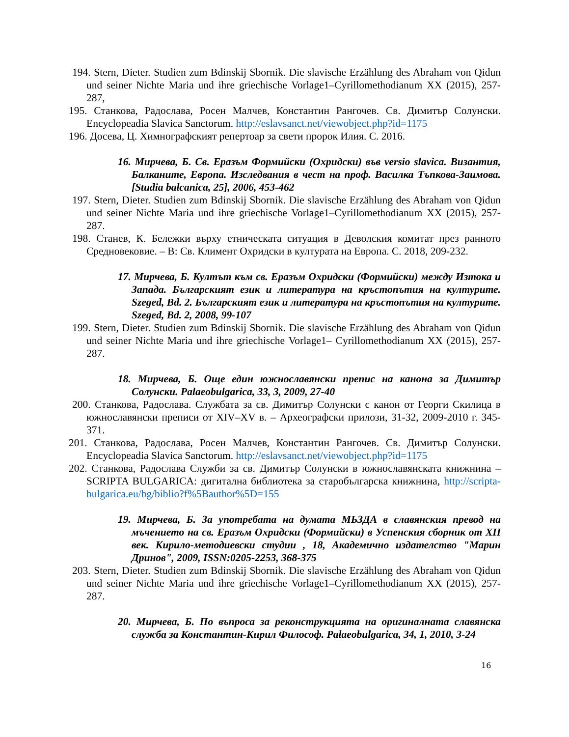194. Stern, Dieter. Studien zum Bdinskij Sbornik. Die slavische Erzählung des Abraham von Qidun und seiner Nichte Maria und ihre griechische Vorlage1–Cyrillomethodianum XX (2015), 257-287,
195. Станкова, Радослава, Росен Малчев, Константин Рангочев. Св. Димитър Солунски. Encyclopeadia Slavica Sanctorum. http://eslavsanct.net/viewobject.php?id=1175
196. Досева, Ц. Химнографският репертоар за свети пророк Илия. С. 2016.
16. Мирчева, Б. Св. Еразъм Формийски (Охридски) във versio slavica. Византия, Балканите, Европа. Изследвания в чест на проф. Василка Тъпкова-Заимова. [Studia balcanica, 25], 2006, 453-462
197. Stern, Dieter. Studien zum Bdinskij Sbornik. Die slavische Erzählung des Abraham von Qidun und seiner Nichte Maria und ihre griechische Vorlage1–Cyrillomethodianum XX (2015), 257-287.
198. Станев, К. Бележки върху етническата ситуация в Деволския комитат през ранното Средновековие. – В: Св. Климент Охридски в културата на Европа. С. 2018, 209-232.
17. Мирчева, Б. Култът към св. Еразъм Охридски (Формийски) между Изтока и Запада. Българският език и литература на кръстопътия на културите. Szeged, Bd. 2. Българският език и литература на кръстопътия на културите. Szeged, Bd. 2, 2008, 99-107
199. Stern, Dieter. Studien zum Bdinskij Sbornik. Die slavische Erzählung des Abraham von Qidun und seiner Nichte Maria und ihre griechische Vorlage1– Cyrillomethodianum XX (2015), 257-287.
18. Мирчева, Б. Още един южнославянски препис на канона за Димитър Солунски. Palaeobulgarica, 33, 3, 2009, 27-40
200. Станкова, Радослава. Службата за св. Димитър Солунски с канон от Георги Скилица в южнославянски преписи от XIV–XV в. – Археографски прилози, 31-32, 2009-2010 г. 345-371.
201. Станкова, Радослава, Росен Малчев, Константин Рангочев. Св. Димитър Солунски. Encyclopeadia Slavica Sanctorum. http://eslavsanct.net/viewobject.php?id=1175
202. Станкова, Радослава Служби за св. Димитър Солунски в южнославянската книжнина – SCRIPTA BULGARICA: дигитална библиотека за старобългарска книжнина, http://scripta-bulgarica.eu/bg/biblio?f%5Bauthor%5D=155
19. Мирчева, Б. За употребата на думата МЬЗДА в славянския превод на мъчението на св. Еразъм Охридски (Формийски) в Успенския сборник от XII век. Кирило-методиевски студии , 18, Академично издателство "Марин Дринов", 2009, ISSN:0205-2253, 368-375
203. Stern, Dieter. Studien zum Bdinskij Sbornik. Die slavische Erzählung des Abraham von Qidun und seiner Nichte Maria und ihre griechische Vorlage1–Cyrillomethodianum XX (2015), 257-287.
20. Мирчева, Б. По въпроса за реконструкцията на оригиналната славянска служба за Константин-Кирил Философ. Palaeobulgarica, 34, 1, 2010, 3-24
16